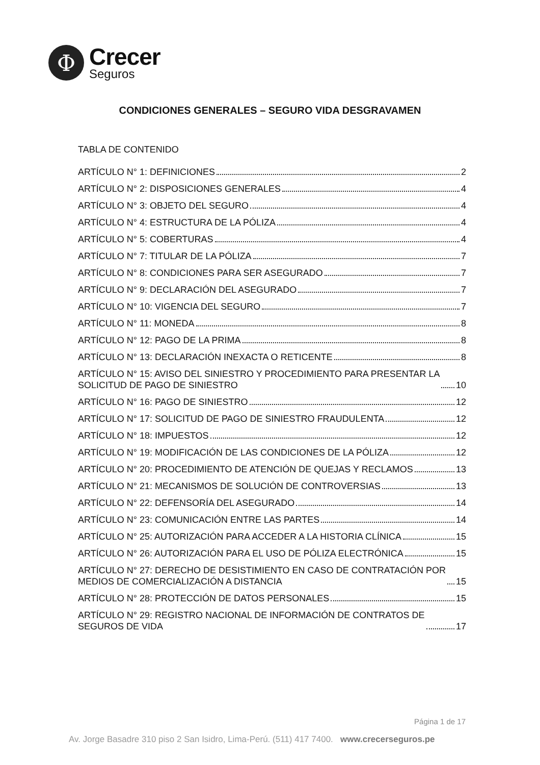Φ
Crecer
Seguros
CONDICIONES GENERALES – SEGURO VIDA DESGRAVAMEN
TABLA DE CONTENIDO
ARTÍCULO N° 1: DEFINICIONES 2
ARTÍCULO N° 2: DISPOSICIONES GENERALES 4
ARTÍCULO N° 3: OBJETO DEL SEGURO 4
ARTÍCULO N° 4: ESTRUCTURA DE LA PÓLIZA 4
ARTÍCULO N° 5: COBERTURAS 4
ARTÍCULO N° 7: TITULAR DE LA PÓLIZA 7
ARTÍCULO N° 8: CONDICIONES PARA SER ASEGURADO 7
ARTÍCULO N° 9: DECLARACIÓN DEL ASEGURADO 7
ARTÍCULO N° 10: VIGENCIA DEL SEGURO 7
ARTÍCULO N° 11: MONEDA 8
ARTÍCULO N° 12: PAGO DE LA PRIMA 8
ARTÍCULO N° 13: DECLARACIÓN INEXACTA O RETICENTE 8
ARTÍCULO N° 15: AVISO DEL SINIESTRO Y PROCEDIMIENTO PARA PRESENTAR LA
SOLICITUD DE PAGO DE SINIESTRO 10
ARTÍCULO N° 16: PAGO DE SINIESTRO 12
ARTÍCULO N° 17: SOLICITUD DE PAGO DE SINIESTRO FRAUDULENTA 12
ARTÍCULO N° 18: IMPUESTOS 12
ARTÍCULO N° 19: MODIFICACIÓN DE LAS CONDICIONES DE LA PÓLIZA 12
ARTÍCULO N° 20: PROCEDIMIENTO DE ATENCIÓN DE QUEJAS Y RECLAMOS 13
ARTÍCULO N° 21: MECANISMOS DE SOLUCIÓN DE CONTROVERSIAS 13
ARTÍCULO N° 22: DEFENSORÍA DEL ASEGURADO 14
ARTÍCULO N° 23: COMUNICACIÓN ENTRE LAS PARTES 14
ARTÍCULO N° 25: AUTORIZACIÓN PARA ACCEDER A LA HISTORIA CLÍNICA 15
ARTÍCULO N° 26: AUTORIZACIÓN PARA EL USO DE PÓLIZA ELECTRÓNICA 15
ARTÍCULO N° 27: DERECHO DE DESISTIMIENTO EN CASO DE CONTRATACIÓN POR
MEDIOS DE COMERCIALIZACIÓN A DISTANCIA 15
ARTÍCULO N° 28: PROTECCIÓN DE DATOS PERSONALES 15
ARTÍCULO N° 29: REGISTRO NACIONAL DE INFORMACIÓN DE CONTRATOS DE
SEGUROS DE VIDA 17
Página 1 de 17
Av. Jorge Basadre 310 piso 2 San Isidro, Lima-Perú. (511) 417 7400. www.crecerseguros.pe